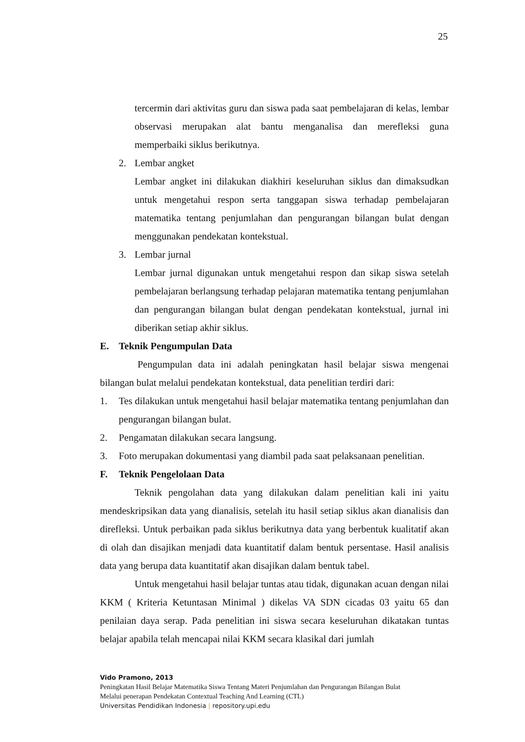25
tercermin dari aktivitas guru dan siswa pada saat pembelajaran di kelas, lembar observasi merupakan alat bantu menganalisa dan merefleksi guna memperbaiki siklus berikutnya.
2. Lembar angket
Lembar angket ini dilakukan diakhiri keseluruhan siklus dan dimaksudkan untuk mengetahui respon serta tanggapan siswa terhadap pembelajaran matematika tentang penjumlahan dan pengurangan bilangan bulat dengan menggunakan pendekatan kontekstual.
3. Lembar jurnal
Lembar jurnal digunakan untuk mengetahui respon dan sikap siswa setelah pembelajaran berlangsung terhadap pelajaran matematika tentang penjumlahan dan pengurangan bilangan bulat dengan pendekatan kontekstual, jurnal ini diberikan setiap akhir siklus.
E. Teknik Pengumpulan Data
Pengumpulan data ini adalah peningkatan hasil belajar siswa mengenai bilangan bulat melalui pendekatan kontekstual, data penelitian terdiri dari:
1. Tes dilakukan untuk mengetahui hasil belajar matematika tentang penjumlahan dan pengurangan bilangan bulat.
2. Pengamatan dilakukan secara langsung.
3. Foto merupakan dokumentasi yang diambil pada saat pelaksanaan penelitian.
F. Teknik Pengelolaan Data
Teknik pengolahan data yang dilakukan dalam penelitian kali ini yaitu mendeskripsikan data yang dianalisis, setelah itu hasil setiap siklus akan dianalisis dan direfleksi. Untuk perbaikan pada siklus berikutnya data yang berbentuk kualitatif akan di olah dan disajikan menjadi data kuantitatif dalam bentuk persentase. Hasil analisis data yang berupa data kuantitatif akan disajikan dalam bentuk tabel.
Untuk mengetahui hasil belajar tuntas atau tidak, digunakan acuan dengan nilai KKM ( Kriteria Ketuntasan Minimal ) dikelas VA SDN cicadas 03 yaitu 65 dan penilaian daya serap. Pada penelitian ini siswa secara keseluruhan dikatakan tuntas belajar apabila telah mencapai nilai KKM secara klasikal dari jumlah
Vido Pramono, 2013
Peningkatan Hasil Belajar Matematika Siswa Tentang Materi Penjumlahan dan Pengurangan Bilangan Bulat
Melalui penerapan Pendekatan Contextual Teaching And Learning (CTL)
Universitas Pendidikan Indonesia | repository.upi.edu